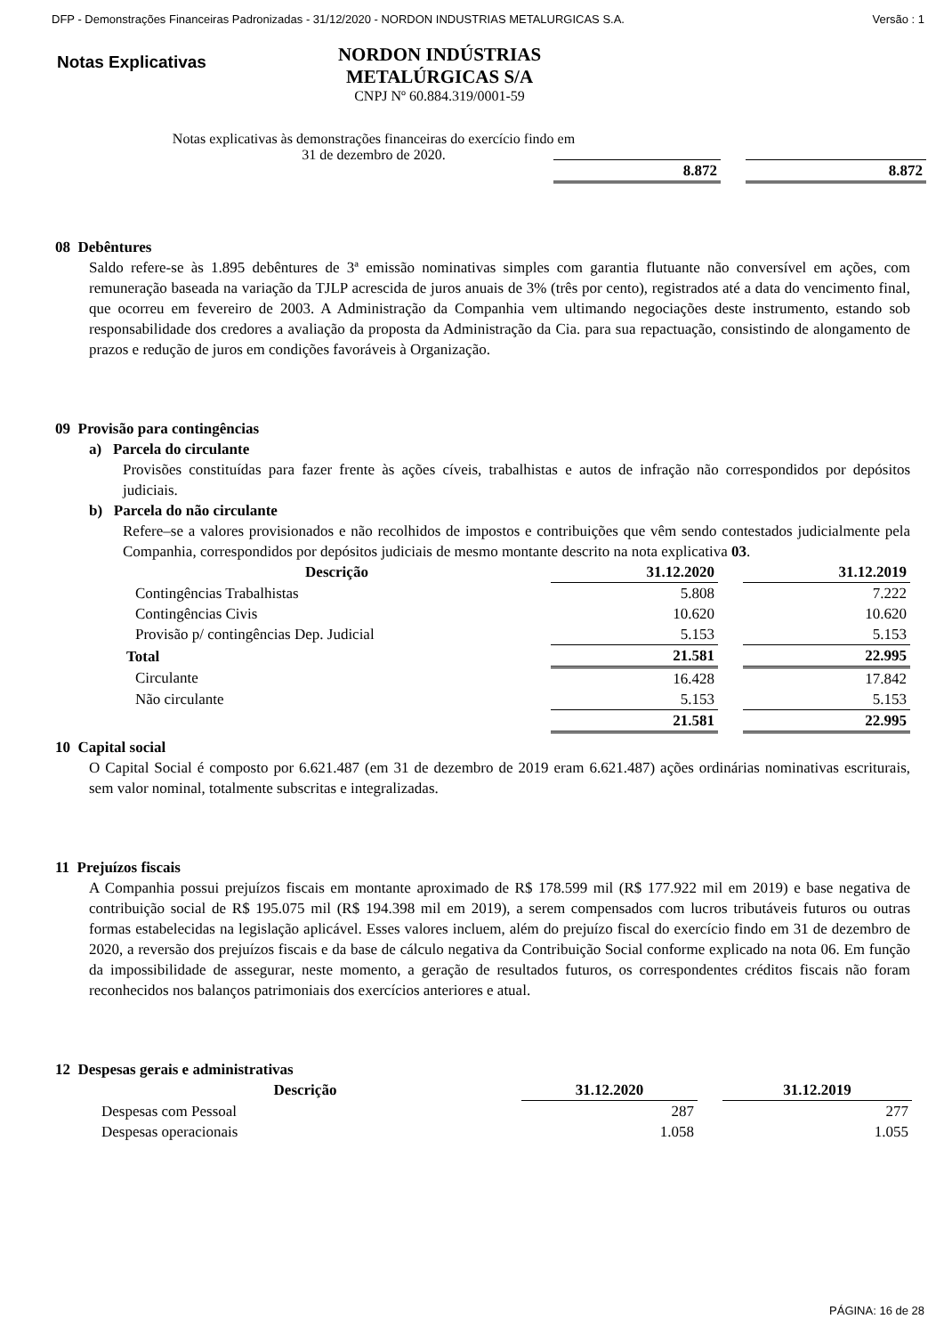DFP - Demonstrações Financeiras Padronizadas - 31/12/2020 - NORDON INDUSTRIAS METALURGICAS S.A. Versão : 1
Notas Explicativas
NORDON INDÚSTRIAS METALÚRGICAS S/A
CNPJ Nº 60.884.319/0001-59
Notas explicativas às demonstrações financeiras do exercício findo em
31 de dezembro de 2020.
| 8.872 | | 8.872 |
08 Debêntures
Saldo refere-se às 1.895 debêntures de 3ª emissão nominativas simples com garantia flutuante não conversível em ações, com remuneração baseada na variação da TJLP acrescida de juros anuais de 3% (três por cento), registrados até a data do vencimento final, que ocorreu em fevereiro de 2003. A Administração da Companhia vem ultimando negociações deste instrumento, estando sob responsabilidade dos credores a avaliação da proposta da Administração da Cia. para sua repactuação, consistindo de alongamento de prazos e redução de juros em condições favoráveis à Organização.
09 Provisão para contingências
a) Parcela do circulante
Provisões constituídas para fazer frente às ações cíveis, trabalhistas e autos de infração não correspondidos por depósitos judiciais.
b) Parcela do não circulante
Refere–se a valores provisionados e não recolhidos de impostos e contribuições que vêm sendo contestados judicialmente pela Companhia, correspondidos por depósitos judiciais de mesmo montante descrito na nota explicativa 03.
| Descrição | 31.12.2020 | | 31.12.2019 |
| --- | --- | --- | --- |
| Contingências Trabalhistas | 5.808 | | 7.222 |
| Contingências Civis | 10.620 | | 10.620 |
| Provisão p/ contingências Dep. Judicial | 5.153 | | 5.153 |
| Total | 21.581 | | 22.995 |
| Circulante | 16.428 | | 17.842 |
| Não circulante | 5.153 | | 5.153 |
| | 21.581 | | 22.995 |
10 Capital social
O Capital Social é composto por 6.621.487 (em 31 de dezembro de 2019 eram 6.621.487) ações ordinárias nominativas escriturais, sem valor nominal, totalmente subscritas e integralizadas.
11 Prejuízos fiscais
A Companhia possui prejuízos fiscais em montante aproximado de R$ 178.599 mil (R$ 177.922 mil em 2019) e base negativa de contribuição social de R$ 195.075 mil (R$ 194.398 mil em 2019), a serem compensados com lucros tributáveis futuros ou outras formas estabelecidas na legislação aplicável. Esses valores incluem, além do prejuízo fiscal do exercício findo em 31 de dezembro de 2020, a reversão dos prejuízos fiscais e da base de cálculo negativa da Contribuição Social conforme explicado na nota 06. Em função da impossibilidade de assegurar, neste momento, a geração de resultados futuros, os correspondentes créditos fiscais não foram reconhecidos nos balanços patrimoniais dos exercícios anteriores e atual.
12 Despesas gerais e administrativas
| Descrição | 31.12.2020 | | 31.12.2019 |
| --- | --- | --- | --- |
| Despesas com Pessoal | 287 | | 277 |
| Despesas operacionais | 1.058 | | 1.055 |
PÁGINA: 16 de 28